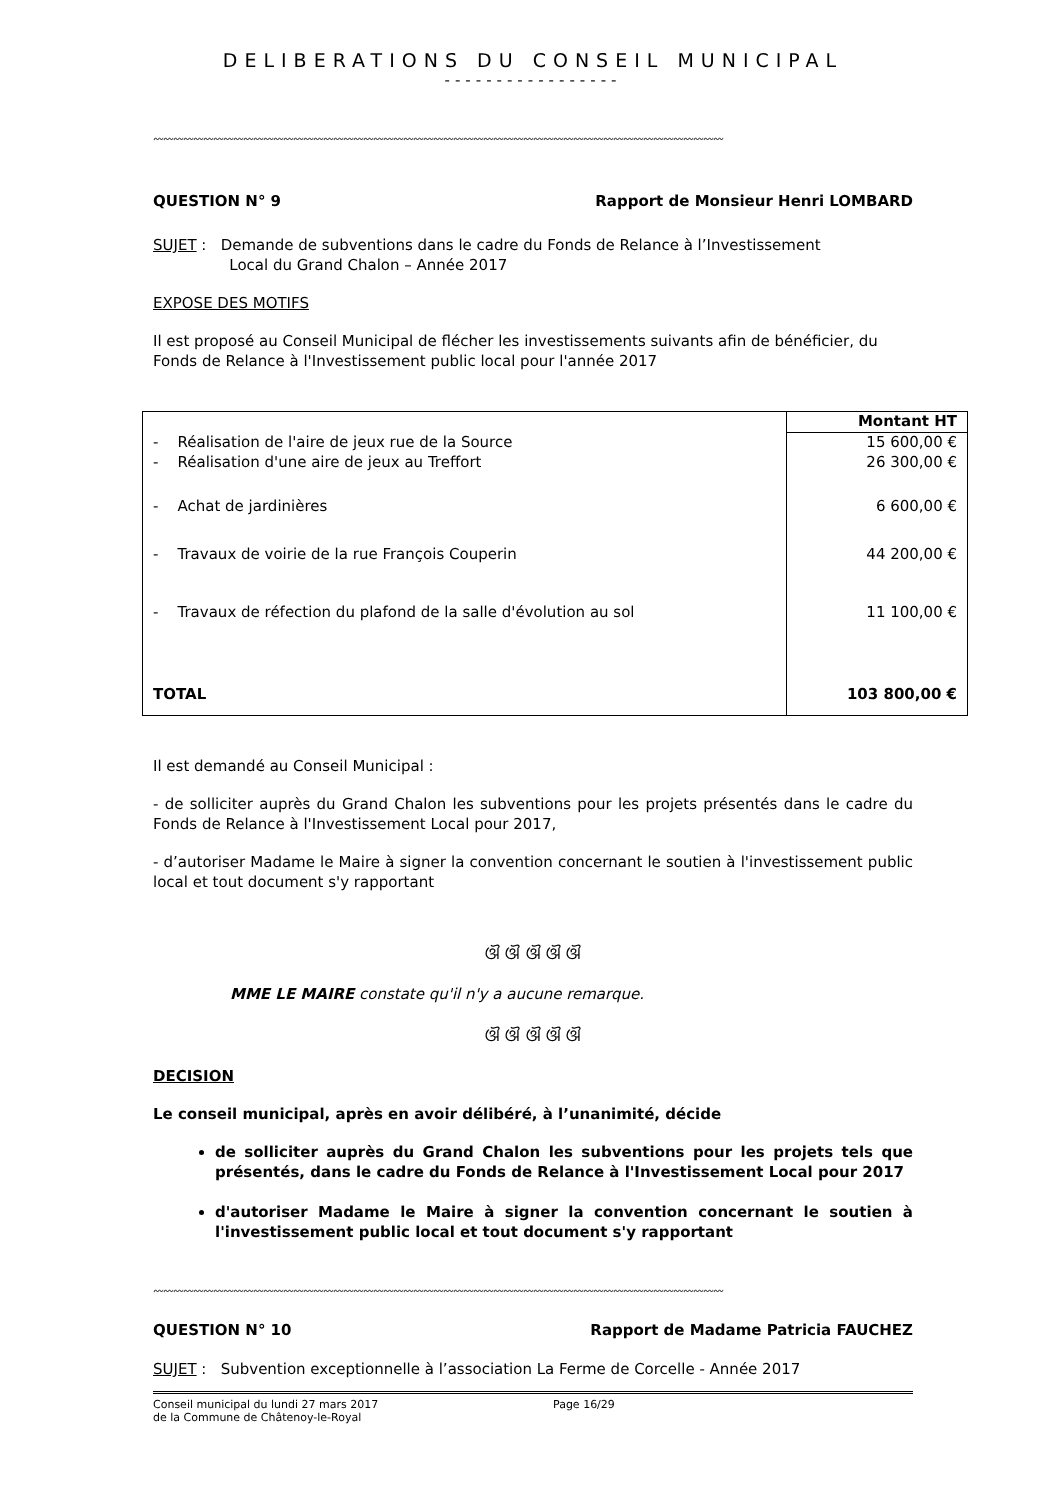DELIBERATIONS DU CONSEIL MUNICIPAL
-----------------
〰〰〰〰〰〰〰〰〰〰〰〰〰〰〰〰〰〰〰〰〰〰〰〰〰〰〰〰〰〰〰〰〰〰〰〰〰〰〰〰〰〰〰〰〰〰〰〰〰〰〰〰〰〰〰〰〰
QUESTION N° 9 Rapport de Monsieur Henri LOMBARD
SUJET : Demande de subventions dans le cadre du Fonds de Relance à l’Investissement
Local du Grand Chalon – Année 2017
EXPOSE DES MOTIFS
Il est proposé au Conseil Municipal de flécher les investissements suivants afin de bénéficier, du Fonds de Relance à l'Investissement public local pour l'année 2017
| | Montant HT |
| - Réalisation de l'aire de jeux rue de la Source | 15 600,00 € |
| - Réalisation d'une aire de jeux au Treffort | 26 300,00 € |
| - Achat de jardinières | 6 600,00 € |
| - Travaux de voirie de la rue François Couperin | 44 200,00 € |
| - Travaux de réfection du plafond de la salle d'évolution au sol | 11 100,00 € |
| TOTAL | 103 800,00 € |
Il est demandé au Conseil Municipal :
- de solliciter auprès du Grand Chalon les subventions pour les projets présentés dans le cadre du Fonds de Relance à l'Investissement Local pour 2017,
- d’autoriser Madame le Maire à signer la convention concernant le soutien à l'investissement public local et tout document s'y rapportant
ଔ ଔ ଔ ଔ ଔ
MME LE MAIRE constate qu'il n'y a aucune remarque.
ଔ ଔ ଔ ଔ ଔ
DECISION
Le conseil municipal, après en avoir délibéré, à l’unanimité, décide
de solliciter auprès du Grand Chalon les subventions pour les projets tels que présentés, dans le cadre du Fonds de Relance à l'Investissement Local pour 2017
d'autoriser Madame le Maire à signer la convention concernant le soutien à l'investissement public local et tout document s'y rapportant
〰〰〰〰〰〰〰〰〰〰〰〰〰〰〰〰〰〰〰〰〰〰〰〰〰〰〰〰〰〰〰〰〰〰〰〰〰〰〰〰〰〰〰〰〰〰〰〰〰〰〰〰〰〰〰〰〰
QUESTION N° 10 Rapport de Madame Patricia FAUCHEZ
SUJET : Subvention exceptionnelle à l’association La Ferme de Corcelle - Année 2017
Conseil municipal du lundi 27 mars 2017
de la Commune de Châtenoy-le-Royal Page 16/29